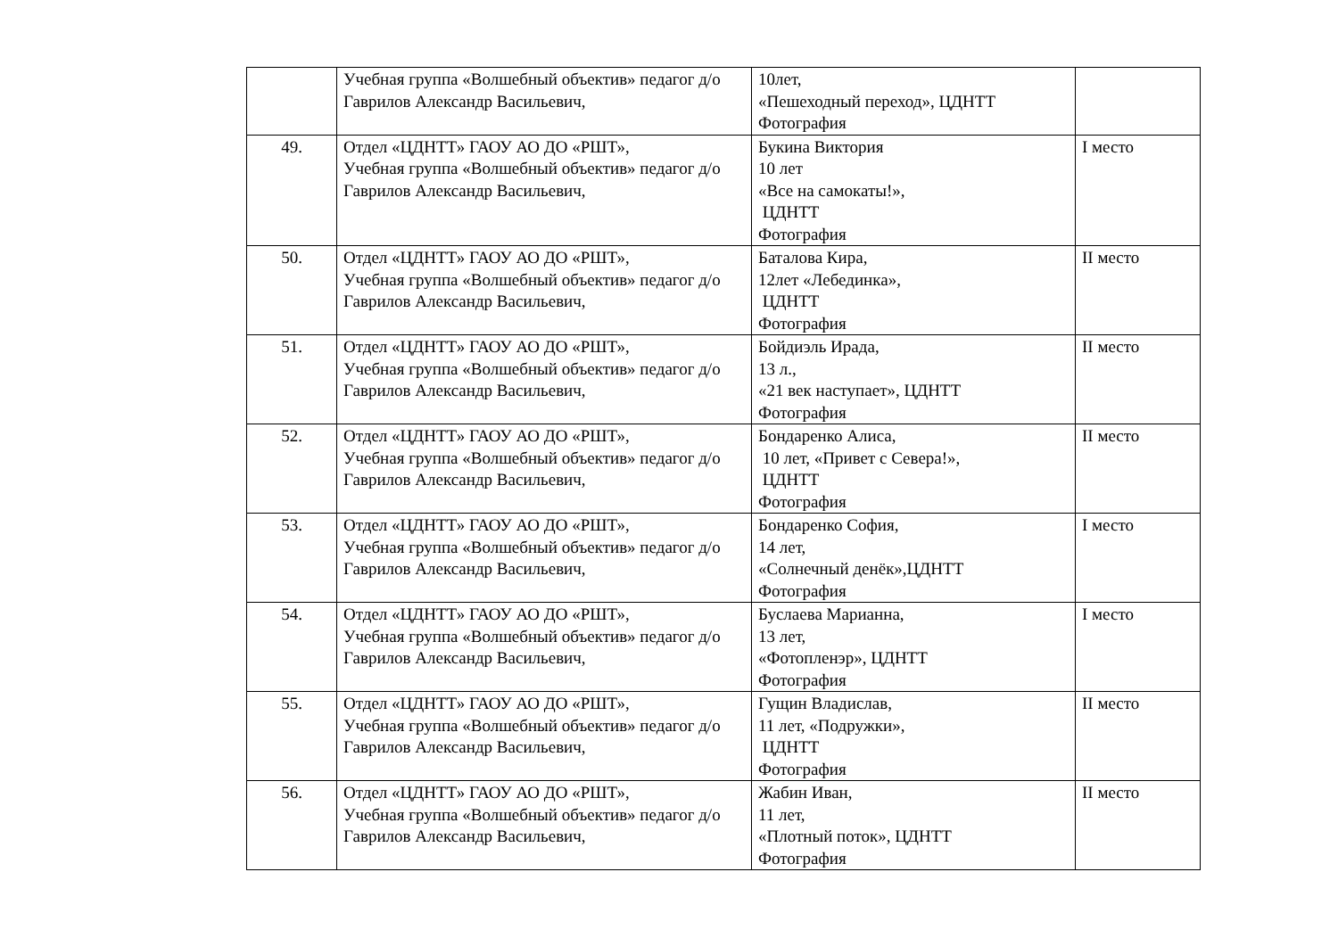| | Учебная группа «Волшебный объектив» педагог д/о Гаврилов Александр Васильевич, | 10лет, «Пешеходный переход», ЦДНТТ Фотография | |
| 49. | Отдел «ЦДНТТ» ГАОУ АО ДО «РШТ», Учебная группа «Волшебный объектив» педагог д/о Гаврилов Александр Васильевич, | Букина Виктория 10 лет «Все на самокаты!», ЦДНТТ Фотография | I место |
| 50. | Отдел «ЦДНТТ» ГАОУ АО ДО «РШТ», Учебная группа «Волшебный объектив» педагог д/о Гаврилов Александр Васильевич, | Баталова Кира, 12лет «Лебединка», ЦДНТТ Фотография | II место |
| 51. | Отдел «ЦДНТТ» ГАОУ АО ДО «РШТ», Учебная группа «Волшебный объектив» педагог д/о Гаврилов Александр Васильевич, | Бойдиэль Ирада, 13 л., «21 век наступает», ЦДНТТ Фотография | II место |
| 52. | Отдел «ЦДНТТ» ГАОУ АО ДО «РШТ», Учебная группа «Волшебный объектив» педагог д/о Гаврилов Александр Васильевич, | Бондаренко Алиса, 10 лет, «Привет с Севера!», ЦДНТТ Фотография | II место |
| 53. | Отдел «ЦДНТТ» ГАОУ АО ДО «РШТ», Учебная группа «Волшебный объектив» педагог д/о Гаврилов Александр Васильевич, | Бондаренко София, 14 лет, «Солнечный денёк»,ЦДНТТ Фотография | I место |
| 54. | Отдел «ЦДНТТ» ГАОУ АО ДО «РШТ», Учебная группа «Волшебный объектив» педагог д/о Гаврилов Александр Васильевич, | Буслаева Марианна, 13 лет, «Фотопленэр», ЦДНТТ Фотография | I место |
| 55. | Отдел «ЦДНТТ» ГАОУ АО ДО «РШТ», Учебная группа «Волшебный объектив» педагог д/о Гаврилов Александр Васильевич, | Гущин Владислав, 11 лет, «Подружки», ЦДНТТ Фотография | II место |
| 56. | Отдел «ЦДНТТ» ГАОУ АО ДО «РШТ», Учебная группа «Волшебный объектив» педагог д/о Гаврилов Александр Васильевич, | Жабин Иван, 11 лет, «Плотный поток», ЦДНТТ Фотография | II место |